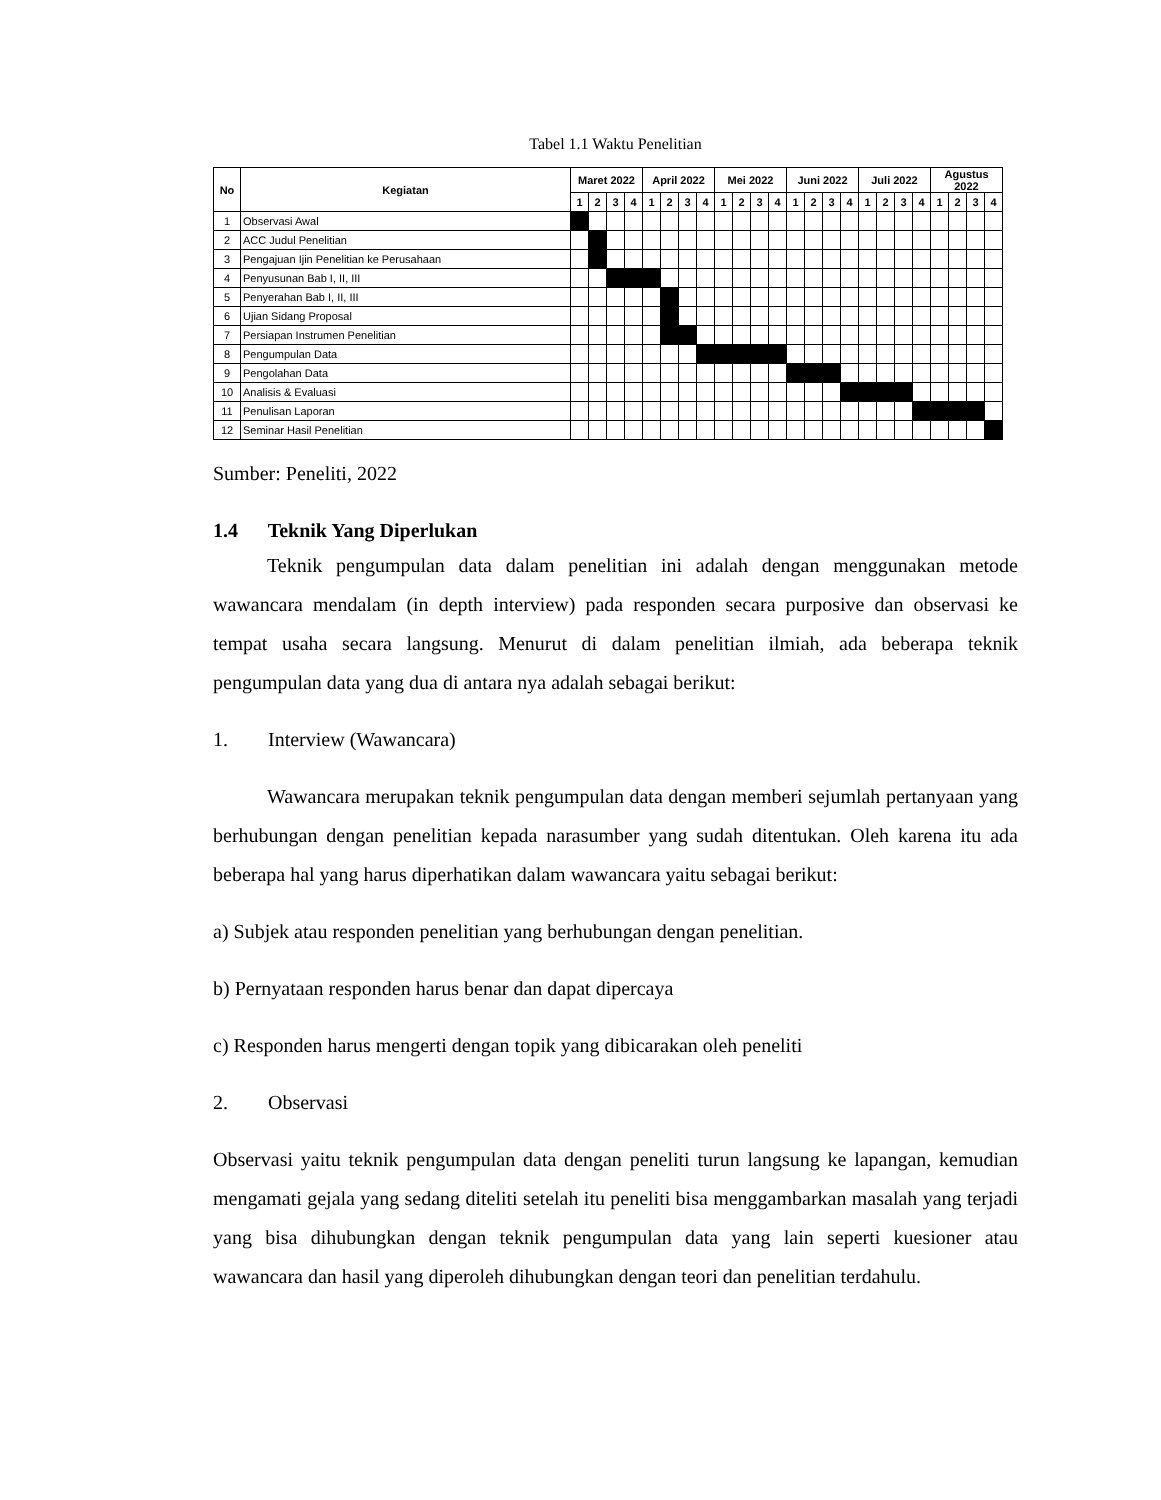Tabel 1.1 Waktu Penelitian
| No | Kegiatan | Maret 2022 | | | | April 2022 | | | | Mei 2022 | | | | Juni 2022 | | | | Juli 2022 | | | | Agustus 2022 | | | |
| --- | --- | --- | --- | --- | --- | --- | --- | --- | --- | --- | --- | --- | --- | --- | --- | --- | --- | --- | --- | --- | --- | --- | --- | --- | --- |
| | | 1 | 2 | 3 | 4 | 1 | 2 | 3 | 4 | 1 | 2 | 3 | 4 | 1 | 2 | 3 | 4 | 1 | 2 | 3 | 4 | 1 | 2 | 3 | 4 |
| 1 | Observasi Awal | | | | | | | | | | | | | | | | | | | | | | | | |
| 2 | ACC Judul Penelitian | | | | | | | | | | | | | | | | | | | | | | | | |
| 3 | Pengajuan Ijin Penelitian ke Perusahaan | | | | | | | | | | | | | | | | | | | | | | | | |
| 4 | Penyusunan Bab I, II, III | | | | | | | | | | | | | | | | | | | | | | | | |
| 5 | Penyerahan Bab I, II, III | | | | | | | | | | | | | | | | | | | | | | | | |
| 6 | Ujian Sidang Proposal | | | | | | | | | | | | | | | | | | | | | | | | |
| 7 | Persiapan Instrumen Penelitian | | | | | | | | | | | | | | | | | | | | | | | | |
| 8 | Pengumpulan Data | | | | | | | | | | | | | | | | | | | | | | | | |
| 9 | Pengolahan Data | | | | | | | | | | | | | | | | | | | | | | | | |
| 10 | Analisis & Evaluasi | | | | | | | | | | | | | | | | | | | | | | | | |
| 11 | Penulisan Laporan | | | | | | | | | | | | | | | | | | | | | | | | |
| 12 | Seminar Hasil Penelitian | | | | | | | | | | | | | | | | | | | | | | | | |
Sumber: Peneliti, 2022
1.4 Teknik Yang Diperlukan
Teknik pengumpulan data dalam penelitian ini adalah dengan menggunakan metode wawancara mendalam (in depth interview) pada responden secara purposive dan observasi ke tempat usaha secara langsung. Menurut di dalam penelitian ilmiah, ada beberapa teknik pengumpulan data yang dua di antara nya adalah sebagai berikut:
1. Interview (Wawancara)
Wawancara merupakan teknik pengumpulan data dengan memberi sejumlah pertanyaan yang berhubungan dengan penelitian kepada narasumber yang sudah ditentukan. Oleh karena itu ada beberapa hal yang harus diperhatikan dalam wawancara yaitu sebagai berikut:
a) Subjek atau responden penelitian yang berhubungan dengan penelitian.
b) Pernyataan responden harus benar dan dapat dipercaya
c) Responden harus mengerti dengan topik yang dibicarakan oleh peneliti
2. Observasi
Observasi yaitu teknik pengumpulan data dengan peneliti turun langsung ke lapangan, kemudian mengamati gejala yang sedang diteliti setelah itu peneliti bisa menggambarkan masalah yang terjadi yang bisa dihubungkan dengan teknik pengumpulan data yang lain seperti kuesioner atau wawancara dan hasil yang diperoleh dihubungkan dengan teori dan penelitian terdahulu.